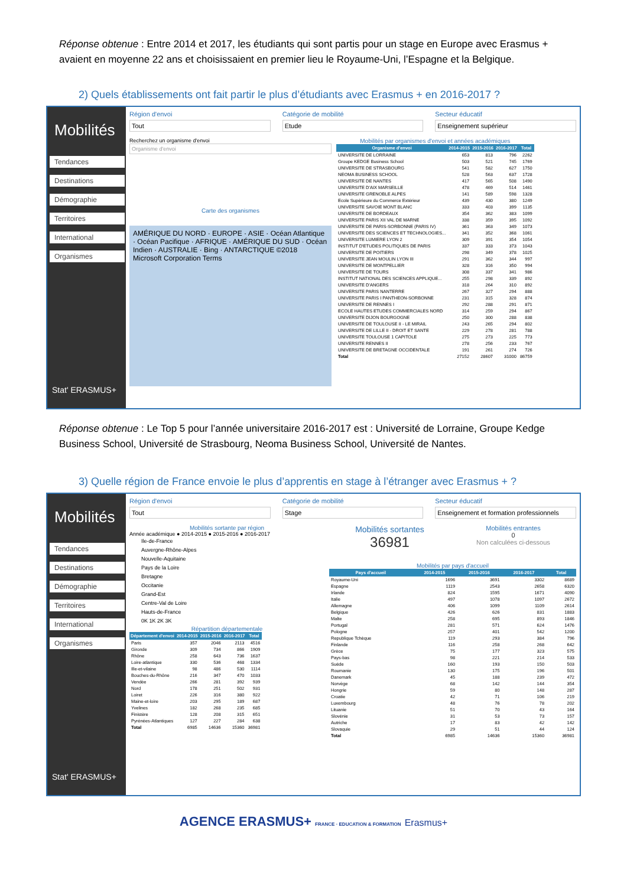Réponse obtenue : Entre 2014 et 2017, les étudiants qui sont partis pour un stage en Europe avec Erasmus + avaient en moyenne 22 ans et choisissaient en premier lieu le Royaume-Uni, l’Espagne et la Belgique.
2) Quels établissements ont fait partir le plus d’étudiants avec Erasmus + en 2016-2017 ?
Mobilités
Tendances
Destinations
Démographie
Territoires
International
Organismes
Stat' ERASMUS+
Région d'envoi
Tout
Catégorie de mobilité
Etude
Secteur éducatif
Enseignement supérieur
Recherchez un organisme d'envoi
Organisme d'envoi
Carte des organismes
AMÉRIQUE DU NORD · EUROPE · ASIE · Océan Atlantique · Océan Pacifique · AFRIQUE · AMÉRIQUE DU SUD · Océan Indien · AUSTRALIE · Bing · ANTARCTIQUE ©2018 Microsoft Corporation Terms
Mobilités par organismes d'envoi et années académiques
| Organisme d'envoi | 2014-2015 | 2015-2016 | 2016-2017 | Total |
| --- | --- | --- | --- | --- |
| UNIVERSITE DE LORRAINE | 653 | 813 | 796 | 2262 |
| Groupe KEDGE Business School | 503 | 521 | 745 | 1769 |
| UNIVERSITE DE STRASBOURG | 541 | 582 | 627 | 1750 |
| NEOMA BUSINESS SCHOOL | 528 | 563 | 637 | 1728 |
| UNIVERSITE DE NANTES | 417 | 565 | 508 | 1490 |
| UNIVERSITE D'AIX MARSEILLE | 478 | 469 | 514 | 1461 |
| UNIVERSITE GRENOBLE ALPES | 141 | 589 | 598 | 1328 |
| Ecole Supérieure du Commerce Extérieur | 439 | 430 | 380 | 1249 |
| UNIVERSITE SAVOIE MONT BLANC | 333 | 403 | 399 | 1135 |
| UNIVERSITE DE BORDEAUX | 354 | 362 | 383 | 1099 |
| UNIVERSITE PARIS XII VAL DE MARNE | 338 | 359 | 395 | 1092 |
| UNIVERSITE DE PARIS-SORBONNE (PARIS IV) | 361 | 363 | 349 | 1073 |
| UNIVERSITE DES SCIENCES ET TECHNOLOGIES... | 341 | 352 | 368 | 1061 |
| UNIVERSITE LUMIERE LYON 2 | 309 | 391 | 354 | 1054 |
| INSTITUT D'ETUDES POLITIQUES DE PARIS | 337 | 333 | 373 | 1043 |
| UNIVERSITE DE POITIERS | 298 | 349 | 378 | 1025 |
| UNIVERSITE JEAN MOULIN LYON III | 291 | 362 | 344 | 997 |
| UNIVERSITE DE MONTPELLIER | 328 | 316 | 350 | 994 |
| UNIVERSITE DE TOURS | 308 | 337 | 341 | 986 |
| INSTITUT NATIONAL DES SCIENCES APPLIQUE... | 255 | 298 | 339 | 892 |
| UNIVERSITE D'ANGERS | 318 | 264 | 310 | 892 |
| UNIVERSITE PARIS NANTERRE | 267 | 327 | 294 | 888 |
| UNIVERSITE PARIS I PANTHEON-SORBONNE | 231 | 315 | 328 | 874 |
| UNIVERSITE DE RENNES I | 292 | 288 | 291 | 871 |
| ECOLE HAUTES ETUDES COMMERCIALES NORD | 314 | 259 | 294 | 867 |
| UNIVERSITE DIJON BOURGOGNE | 250 | 300 | 288 | 838 |
| UNIVERSITE DE TOULOUSE II - LE MIRAIL | 243 | 265 | 294 | 802 |
| UNIVERSITE DE LILLE II - DROIT ET SANTE | 229 | 278 | 281 | 788 |
| UNIVERSITE TOULOUSE 1 CAPITOLE | 275 | 273 | 225 | 773 |
| UNIVERSITE RENNES II | 278 | 256 | 233 | 767 |
| UNIVERSITE DE BRETAGNE OCCIDENTALE | 191 | 261 | 274 | 726 |
| Total | 27152 | 28607 | 31000 | 86759 |
Réponse obtenue : Le Top 5 pour l’année universitaire 2016-2017 est : Université de Lorraine, Groupe Kedge Business School, Université de Strasbourg, Neoma Business School, Université de Nantes.
3) Quelle région de France envoie le plus d’apprentis en stage à l’étranger avec Erasmus + ?
Mobilités
Tendances
Destinations
Démographie
Territoires
International
Organismes
Stat' ERASMUS+
Région d'envoi
Tout
Catégorie de mobilité
Stage
Secteur éducatif
Enseignement et formation professionnels
Mobilités sortante par région
Année académique ● 2014-2015 ● 2015-2016 ● 2016-2017
Ile-de-France
Auvergne-Rhône-Alpes
Nouvelle-Aquitaine
Pays de la Loire
Bretagne
Occitanie
Grand-Est
Centre-Val de Loire
Hauts-de-France
0K 1K 2K 3K
Répartition départementale
| Département d'envoi | 2014-2015 | 2015-2016 | 2016-2017 | Total |
| --- | --- | --- | --- | --- |
| Paris | 357 | 2046 | 2113 | 4516 |
| Gironde | 309 | 734 | 866 | 1909 |
| Rhône | 258 | 643 | 736 | 1637 |
| Loire-atlantique | 330 | 536 | 468 | 1334 |
| Ille-et-vilaine | 98 | 486 | 530 | 1114 |
| Bouches-du-Rhône | 216 | 347 | 470 | 1033 |
| Vendée | 266 | 281 | 392 | 939 |
| Nord | 178 | 251 | 502 | 931 |
| Loiret | 226 | 316 | 380 | 922 |
| Maine-et-loire | 203 | 295 | 189 | 687 |
| Yvelines | 182 | 268 | 235 | 685 |
| Finistère | 128 | 208 | 315 | 651 |
| Pyrénées-Atlantiques | 127 | 227 | 284 | 638 |
| Total | 6985 | 14636 | 15360 | 36981 |
Mobilités sortantes
36981
Mobilités entrantes
0
Non calculées ci-dessous
Mobilités par pays d'accueil
| Pays d'accueil | 2014-2015 | 2015-2016 | 2016-2017 | Total |
| --- | --- | --- | --- | --- |
| Royaume-Uni | 1696 | 3691 | 3302 | 8689 |
| Espagne | 1119 | 2543 | 2658 | 6320 |
| Irlande | 824 | 1595 | 1671 | 4090 |
| Italie | 497 | 1078 | 1097 | 2672 |
| Allemagne | 406 | 1099 | 1109 | 2614 |
| Belgique | 426 | 626 | 831 | 1883 |
| Malte | 258 | 695 | 893 | 1846 |
| Portugal | 281 | 571 | 624 | 1476 |
| Pologne | 257 | 401 | 542 | 1200 |
| Republique Tchèque | 119 | 293 | 384 | 796 |
| Finlande | 116 | 258 | 268 | 642 |
| Grèce | 75 | 177 | 323 | 575 |
| Pays-bas | 98 | 221 | 214 | 533 |
| Suède | 160 | 193 | 150 | 503 |
| Roumanie | 130 | 175 | 196 | 501 |
| Danemark | 45 | 188 | 239 | 472 |
| Norvège | 68 | 142 | 144 | 354 |
| Hongrie | 59 | 80 | 148 | 287 |
| Croatie | 42 | 71 | 106 | 219 |
| Luxembourg | 48 | 76 | 78 | 202 |
| Lituanie | 51 | 70 | 43 | 164 |
| Slovénie | 31 | 53 | 73 | 157 |
| Autriche | 17 | 83 | 42 | 142 |
| Slovaquie | 29 | 51 | 44 | 124 |
| Total | 6985 | 14636 | 15360 | 36981 |
AGENCE ERASMUS+ FRANCE · EDUCATION & FORMATION Erasmus+